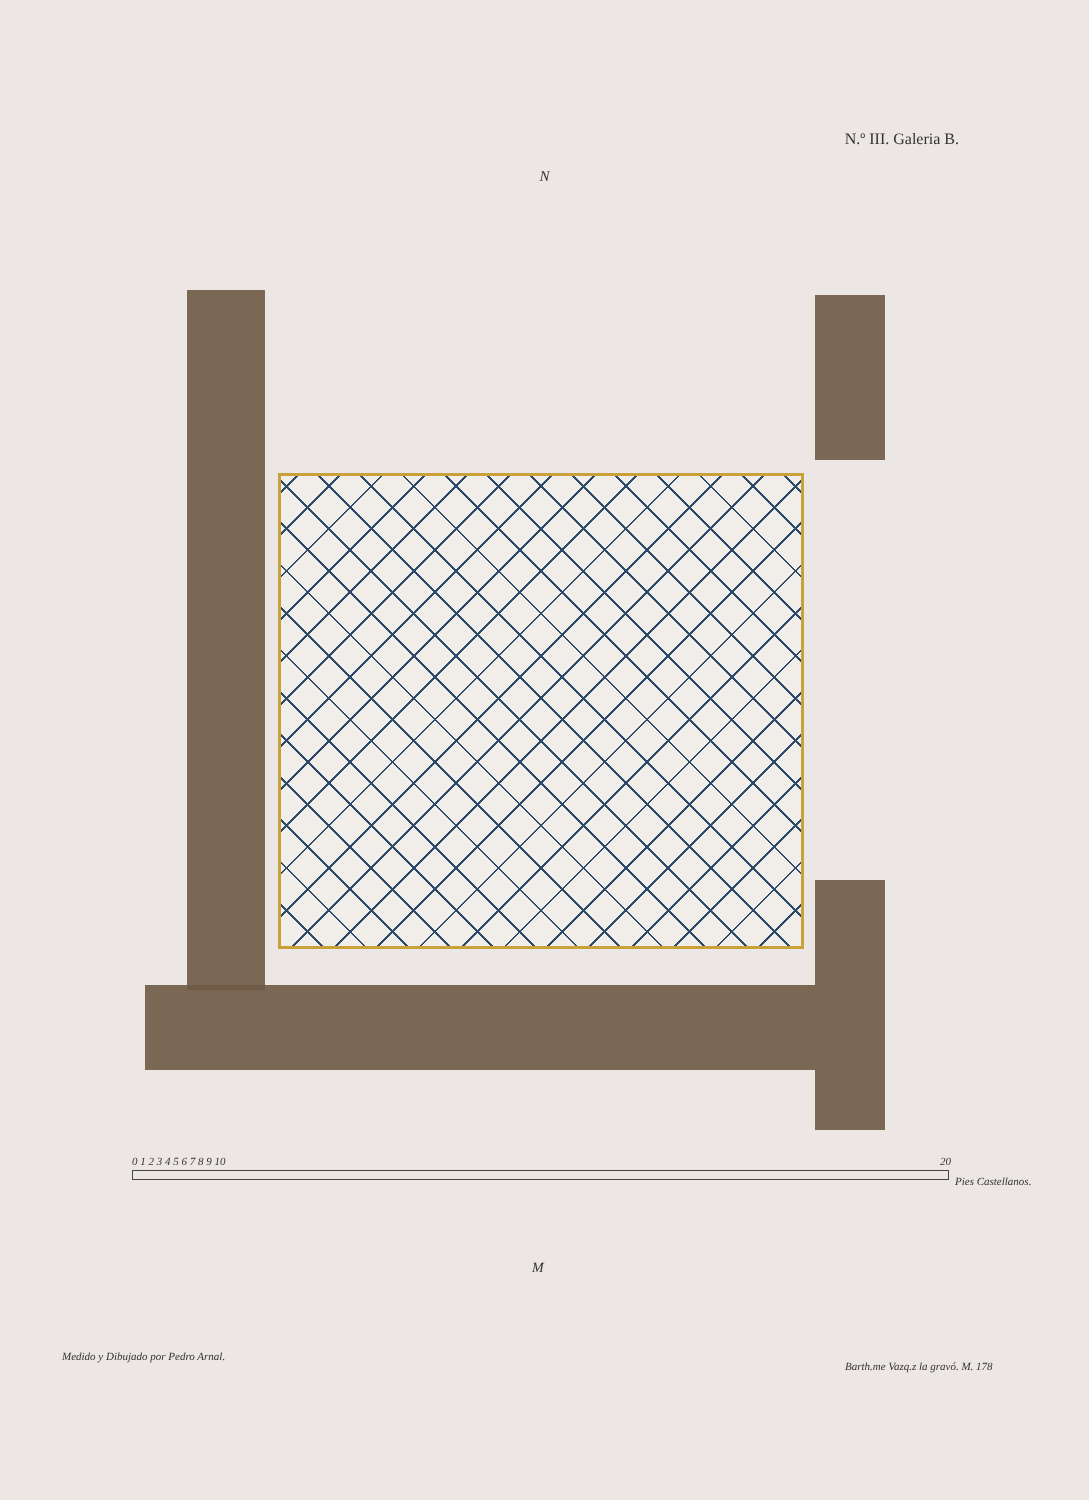N.º III. Galeria B.
N
0 1 2 3 4 5 6 7 8 9 10 20
Pies Castellanos.
M
Medido y Dibujado por Pedro Arnal.
Barth.me Vazq.z la gravó. M. 178